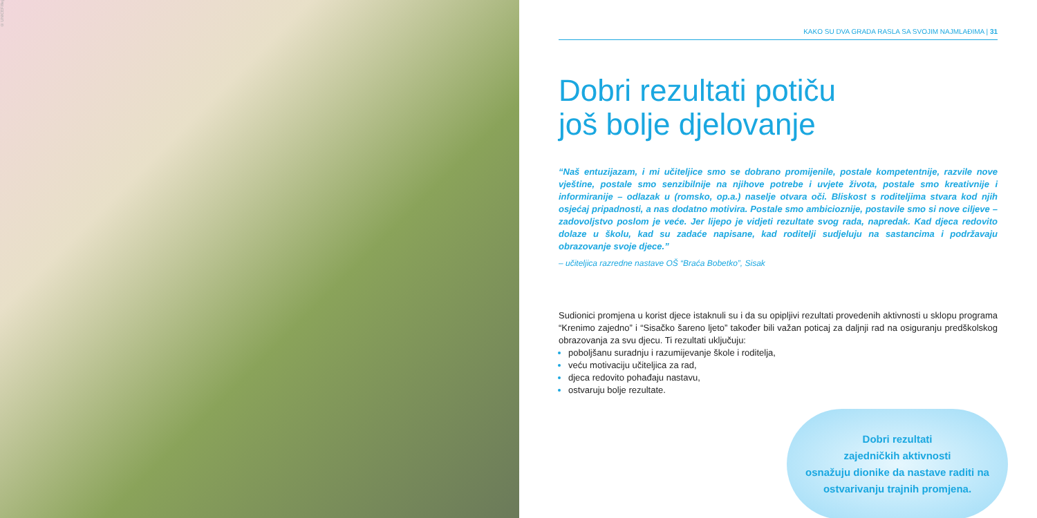© UNICEF/Ilej
KAKO SU DVA GRADA RASLA SA SVOJIM NAJMLAĐIMA | 31
Dobri rezultati potiču
još bolje djelovanje
“Naš entuzijazam, i mi učiteljice smo se dobrano promijenile, postale kompetentnije, razvile nove vještine, postale smo senzibilnije na njihove potrebe i uvjete života, postale smo kreativnije i informiranije – odlazak u (romsko, op.a.) naselje otvara oči. Bliskost s roditeljima stvara kod njih osjećaj pripadnosti, a nas dodatno motivira. Postale smo ambicioznije, postavile smo si nove ciljeve – zadovoljstvo poslom je veće. Jer lijepo je vidjeti rezultate svog rada, napredak. Kad djeca redovito dolaze u školu, kad su zadaće napisane, kad roditelji sudjeluju na sastancima i podržavaju obrazovanje svoje djece.”
– učiteljica razredne nastave OŠ “Braća Bobetko”, Sisak
Sudionici promjena u korist djece istaknuli su i da su opipljivi rezultati provedenih aktivnosti u sklopu programa “Krenimo zajedno” i “Sisačko šareno ljeto” također bili važan poticaj za daljnji rad na osiguranju predškolskog obrazovanja za svu djecu. Ti rezultati uključuju:
poboljšanu suradnju i razumijevanje škole i roditelja,
veću motivaciju učiteljica za rad,
djeca redovito pohađaju nastavu,
ostvaruju bolje rezultate.
Dobri rezultati
zajedničkih aktivnosti
osnažuju dionike da nastave raditi na
ostvarivanju trajnih promjena.